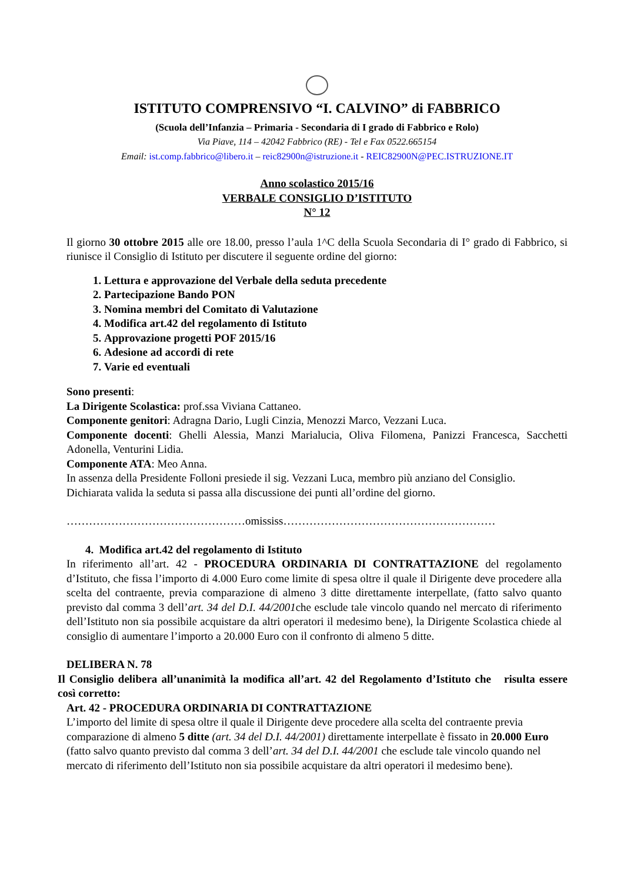ISTITUTO COMPRENSIVO “I. CALVINO” di FABBRICO
(Scuola dell’Infanzia – Primaria - Secondaria di I grado di Fabbrico e Rolo)
Via Piave, 114 – 42042 Fabbrico (RE) - Tel e Fax 0522.665154
Email: ist.comp.fabbrico@libero.it – reic82900n@istruzione.it - REIC82900N@PEC.ISTRUZIONE.IT
Anno scolastico 2015/16
VERBALE CONSIGLIO D’ISTITUTO
N° 12
Il giorno 30 ottobre 2015 alle ore 18.00, presso l’aula 1^C della Scuola Secondaria di I° grado di Fabbrico, si riunisce il Consiglio di Istituto per discutere il seguente ordine del giorno:
1. Lettura e approvazione del Verbale della seduta precedente
2. Partecipazione Bando PON
3. Nomina membri del Comitato di Valutazione
4. Modifica art.42 del regolamento di Istituto
5. Approvazione progetti POF 2015/16
6. Adesione ad accordi di rete
7. Varie ed eventuali
Sono presenti:
La Dirigente Scolastica: prof.ssa Viviana Cattaneo.
Componente genitori: Adragna Dario, Lugli Cinzia, Menozzi Marco, Vezzani Luca.
Componente docenti: Ghelli Alessia, Manzi Marialucia, Oliva Filomena, Panizzi Francesca, Sacchetti Adonella, Venturini Lidia.
Componente ATA: Meo Anna.
In assenza della Presidente Folloni presiede il sig. Vezzani Luca, membro più anziano del Consiglio.
Dichiarata valida la seduta si passa alla discussione dei punti all’ordine del giorno.
…………………………………………omississ…………………………………………………
4. Modifica art.42 del regolamento di Istituto
In riferimento all’art. 42 - PROCEDURA ORDINARIA DI CONTRATTAZIONE del regolamento d’Istituto, che fissa l’importo di 4.000 Euro come limite di spesa oltre il quale il Dirigente deve procedere alla scelta del contraente, previa comparazione di almeno 3 ditte direttamente interpellate, (fatto salvo quanto previsto dal comma 3 dell’art. 34 del D.I. 44/2001che esclude tale vincolo quando nel mercato di riferimento dell’Istituto non sia possibile acquistare da altri operatori il medesimo bene), la Dirigente Scolastica chiede al consiglio di aumentare l’importo a 20.000 Euro con il confronto di almeno 5 ditte.
DELIBERA N. 78
Il Consiglio delibera all’unanimità la modifica all’art. 42 del Regolamento d’Istituto che risulta essere così corretto:
Art. 42 - PROCEDURA ORDINARIA DI CONTRATTAZIONE
L’importo del limite di spesa oltre il quale il Dirigente deve procedere alla scelta del contraente previa comparazione di almeno 5 ditte (art. 34 del D.I. 44/2001) direttamente interpellate è fissato in 20.000 Euro (fatto salvo quanto previsto dal comma 3 dell’art. 34 del D.I. 44/2001 che esclude tale vincolo quando nel mercato di riferimento dell’Istituto non sia possibile acquistare da altri operatori il medesimo bene).